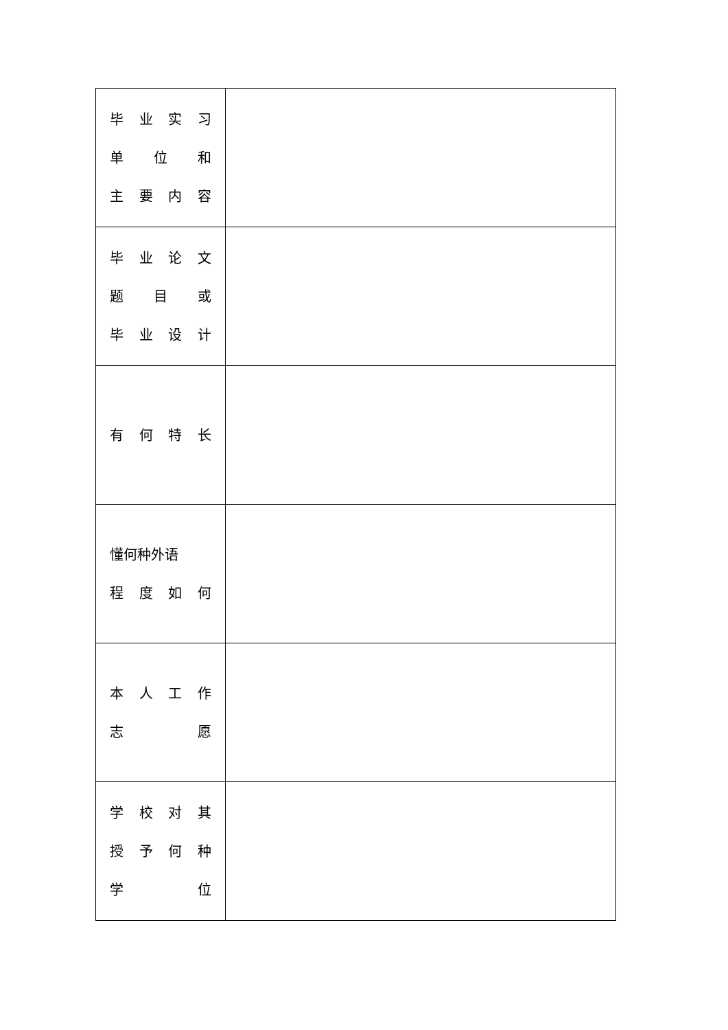| 毕 业 实 习 单 位 和 主 要 内 容 | |
| 毕 业 论 文 题 目 或 毕 业 设 计 | |
| 有 何 特 长 | |
| 懂何种外语 程 度 如 何 | |
| 本 人 工 作 志 愿 | |
| 学 校 对 其 授 予 何 种 学 位 | |